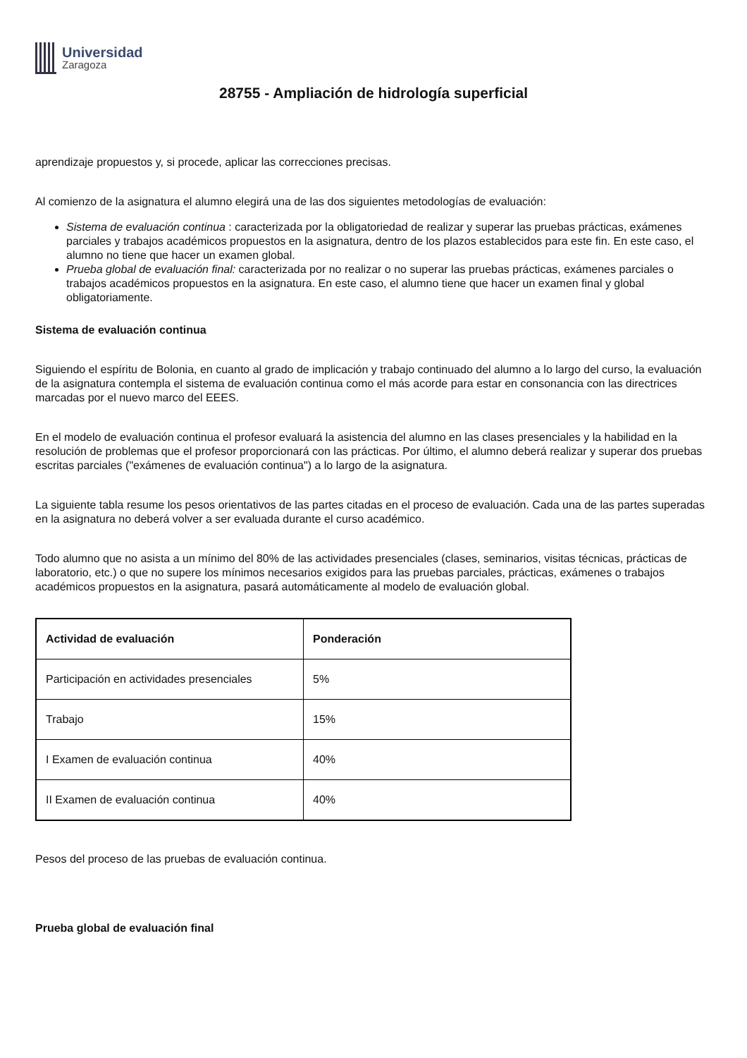Universidad
Zaragoza
28755 - Ampliación de hidrología superficial
aprendizaje propuestos y, si procede, aplicar las correcciones precisas.
Al comienzo de la asignatura el alumno elegirá una de las dos siguientes metodologías de evaluación:
Sistema de evaluación continua : caracterizada por la obligatoriedad de realizar y superar las pruebas prácticas, exámenes parciales y trabajos académicos propuestos en la asignatura, dentro de los plazos establecidos para este fin. En este caso, el alumno no tiene que hacer un examen global.
Prueba global de evaluación final: caracterizada por no realizar o no superar las pruebas prácticas, exámenes parciales o trabajos académicos propuestos en la asignatura. En este caso, el alumno tiene que hacer un examen final y global obligatoriamente.
Sistema de evaluación continua
Siguiendo el espíritu de Bolonia, en cuanto al grado de implicación y trabajo continuado del alumno a lo largo del curso, la evaluación de la asignatura contempla el sistema de evaluación continua como el más acorde para estar en consonancia con las directrices marcadas por el nuevo marco del EEES.
En el modelo de evaluación continua el profesor evaluará la asistencia del alumno en las clases presenciales y la habilidad en la resolución de problemas que el profesor proporcionará con las prácticas. Por último, el alumno deberá realizar y superar dos pruebas escritas parciales ("exámenes de evaluación continua") a lo largo de la asignatura.
La siguiente tabla resume los pesos orientativos de las partes citadas en el proceso de evaluación. Cada una de las partes superadas en la asignatura no deberá volver a ser evaluada durante el curso académico.
Todo alumno que no asista a un mínimo del 80% de las actividades presenciales (clases, seminarios, visitas técnicas, prácticas de laboratorio, etc.) o que no supere los mínimos necesarios exigidos para las pruebas parciales, prácticas, exámenes o trabajos académicos propuestos en la asignatura, pasará automáticamente al modelo de evaluación global.
| Actividad de evaluación | Ponderación |
| --- | --- |
| Participación en actividades presenciales | 5% |
| Trabajo | 15% |
| I Examen de evaluación continua | 40% |
| II Examen de evaluación continua | 40% |
Pesos del proceso de las pruebas de evaluación continua.
Prueba global de evaluación final